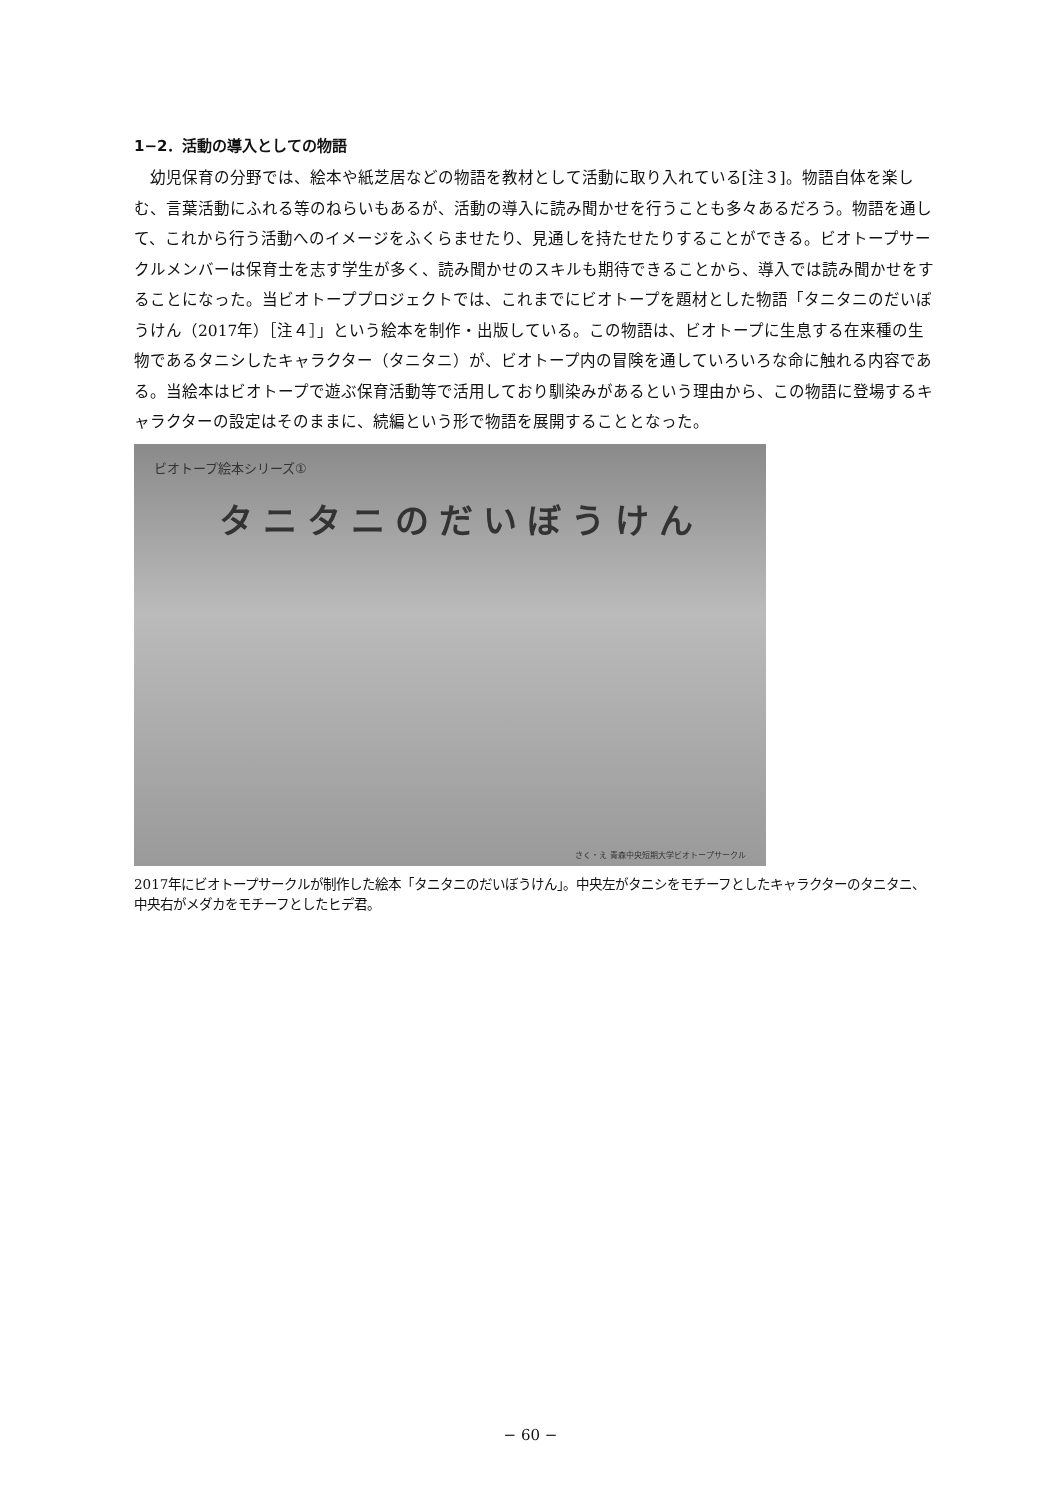1−2．活動の導入としての物語
幼児保育の分野では、絵本や紙芝居などの物語を教材として活動に取り入れている[注３]。物語自体を楽しむ、言葉活動にふれる等のねらいもあるが、活動の導入に読み聞かせを行うことも多々あるだろう。物語を通して、これから行う活動へのイメージをふくらませたり、見通しを持たせたりすることができる。ビオトープサークルメンバーは保育士を志す学生が多く、読み聞かせのスキルも期待できることから、導入では読み聞かせをすることになった。当ビオトーププロジェクトでは、これまでにビオトープを題材とした物語「タニタニのだいぼうけん（2017年）［注４］」という絵本を制作・出版している。この物語は、ビオトープに生息する在来種の生物であるタニシしたキャラクター（タニタニ）が、ビオトープ内の冒険を通していろいろな命に触れる内容である。当絵本はビオトープで遊ぶ保育活動等で活用しており馴染みがあるという理由から、この物語に登場するキャラクターの設定はそのままに、続編という形で物語を展開することとなった。
ビオトープ絵本シリーズ①
タニタニのだいぼうけん
さく・え 青森中央短期大学ビオトープサークル
2017年にビオトープサークルが制作した絵本「タニタニのだいぼうけん」。中央左がタニシをモチーフとしたキャラクターのタニタニ、中央右がメダカをモチーフとしたヒデ君。
− 60 −